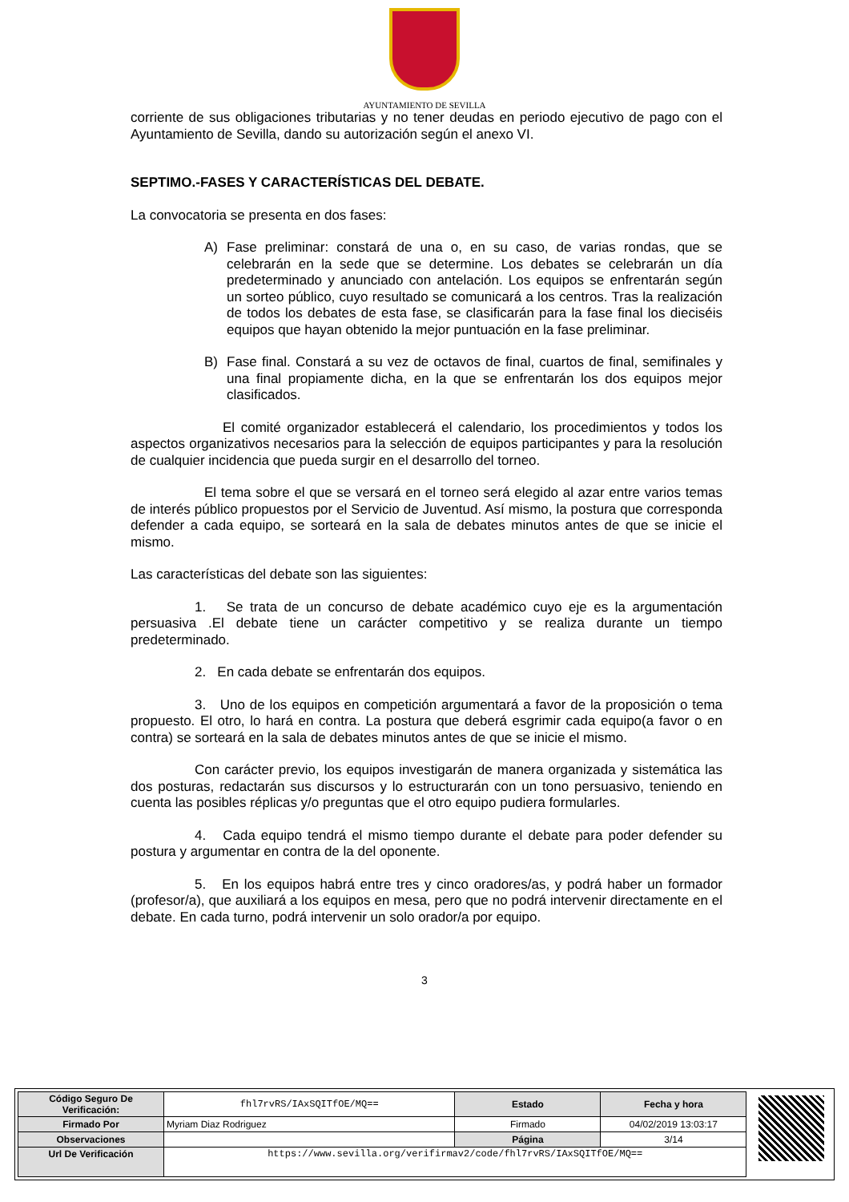AYUNTAMIENTO DE SEVILLA
corriente de sus obligaciones tributarias y no tener deudas en periodo ejecutivo de pago con el Ayuntamiento de Sevilla, dando su autorización según el anexo VI.
SEPTIMO.-FASES Y CARACTERÍSTICAS DEL DEBATE.
La convocatoria se presenta en dos fases:
A) Fase preliminar: constará de una o, en su caso, de varias rondas, que se celebrarán en la sede que se determine. Los debates se celebrarán un día predeterminado y anunciado con antelación. Los equipos se enfrentarán según un sorteo público, cuyo resultado se comunicará a los centros. Tras la realización de todos los debates de esta fase, se clasificarán para la fase final los dieciséis equipos que hayan obtenido la mejor puntuación en la fase preliminar.
B) Fase final. Constará a su vez de octavos de final, cuartos de final, semifinales y una final propiamente dicha, en la que se enfrentarán los dos equipos mejor clasificados.
El comité organizador establecerá el calendario, los procedimientos y todos los aspectos organizativos necesarios para la selección de equipos participantes y para la resolución de cualquier incidencia que pueda surgir en el desarrollo del torneo.
El tema sobre el que se versará en el torneo será elegido al azar entre varios temas de interés público propuestos por el Servicio de Juventud. Así mismo, la postura que corresponda defender a cada equipo, se sorteará en la sala de debates minutos antes de que se inicie el mismo.
Las características del debate son las siguientes:
1. Se trata de un concurso de debate académico cuyo eje es la argumentación persuasiva .El debate tiene un carácter competitivo y se realiza durante un tiempo predeterminado.
2. En cada debate se enfrentarán dos equipos.
3. Uno de los equipos en competición argumentará a favor de la proposición o tema propuesto. El otro, lo hará en contra. La postura que deberá esgrimir cada equipo(a favor o en contra) se sorteará en la sala de debates minutos antes de que se inicie el mismo.
Con carácter previo, los equipos investigarán de manera organizada y sistemática las dos posturas, redactarán sus discursos y lo estructurarán con un tono persuasivo, teniendo en cuenta las posibles réplicas y/o preguntas que el otro equipo pudiera formularles.
4. Cada equipo tendrá el mismo tiempo durante el debate para poder defender su postura y argumentar en contra de la del oponente.
5. En los equipos habrá entre tres y cinco oradores/as, y podrá haber un formador (profesor/a), que auxiliará a los equipos en mesa, pero que no podrá intervenir directamente en el debate. En cada turno, podrá intervenir un solo orador/a por equipo.
3
| Código Seguro De Verificación: | fhl7rvRS/IAxSQITfOE/MQ== | Estado | Fecha y hora |
| Firmado Por | Myriam Diaz Rodriguez | Firmado | 04/02/2019 13:03:17 |
| Observaciones | | Página | 3/14 |
| Url De Verificación | https://www.sevilla.org/verifirmav2/code/fhl7rvRS/IAxSQITfOE/MQ== | | |